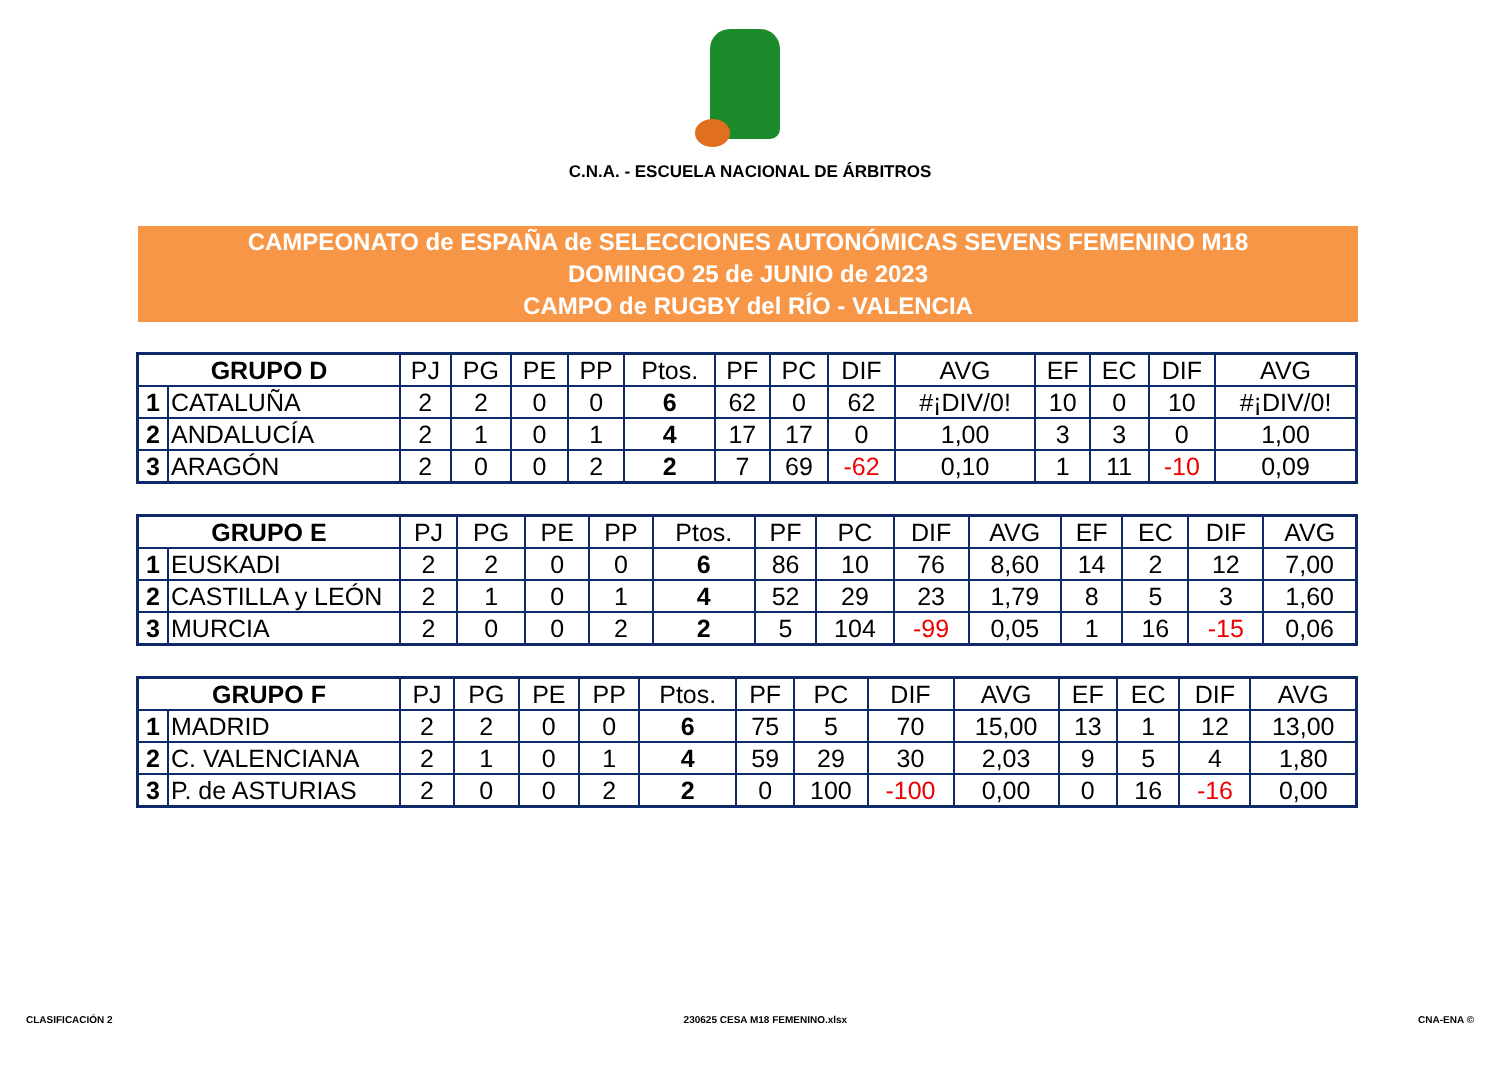C.N.A. - ESCUELA NACIONAL DE ÁRBITROS
CAMPEONATO de ESPAÑA de SELECCIONES AUTONÓMICAS SEVENS FEMENINO M18
DOMINGO 25 de JUNIO de 2023
CAMPO de RUGBY del RÍO - VALENCIA
| GRUPO D | | PJ | PG | PE | PP | Ptos. | PF | PC | DIF | AVG | EF | EC | DIF | AVG |
| --- | --- | --- | --- | --- | --- | --- | --- | --- | --- | --- | --- | --- | --- | --- |
| 1 | CATALUÑA | 2 | 2 | 0 | 0 | 6 | 62 | 0 | 62 | #¡DIV/0! | 10 | 0 | 10 | #¡DIV/0! |
| 2 | ANDALUCÍA | 2 | 1 | 0 | 1 | 4 | 17 | 17 | 0 | 1,00 | 3 | 3 | 0 | 1,00 |
| 3 | ARAGÓN | 2 | 0 | 0 | 2 | 2 | 7 | 69 | -62 | 0,10 | 1 | 11 | -10 | 0,09 |
| GRUPO E | | PJ | PG | PE | PP | Ptos. | PF | PC | DIF | AVG | EF | EC | DIF | AVG |
| --- | --- | --- | --- | --- | --- | --- | --- | --- | --- | --- | --- | --- | --- | --- |
| 1 | EUSKADI | 2 | 2 | 0 | 0 | 6 | 86 | 10 | 76 | 8,60 | 14 | 2 | 12 | 7,00 |
| 2 | CASTILLA y LEÓN | 2 | 1 | 0 | 1 | 4 | 52 | 29 | 23 | 1,79 | 8 | 5 | 3 | 1,60 |
| 3 | MURCIA | 2 | 0 | 0 | 2 | 2 | 5 | 104 | -99 | 0,05 | 1 | 16 | -15 | 0,06 |
| GRUPO F | | PJ | PG | PE | PP | Ptos. | PF | PC | DIF | AVG | EF | EC | DIF | AVG |
| --- | --- | --- | --- | --- | --- | --- | --- | --- | --- | --- | --- | --- | --- | --- |
| 1 | MADRID | 2 | 2 | 0 | 0 | 6 | 75 | 5 | 70 | 15,00 | 13 | 1 | 12 | 13,00 |
| 2 | C. VALENCIANA | 2 | 1 | 0 | 1 | 4 | 59 | 29 | 30 | 2,03 | 9 | 5 | 4 | 1,80 |
| 3 | P. de ASTURIAS | 2 | 0 | 0 | 2 | 2 | 0 | 100 | -100 | 0,00 | 0 | 16 | -16 | 0,00 |
CLASIFICACIÓN 2 230625 CESA M18 FEMENINO.xlsx CNA-ENA ©